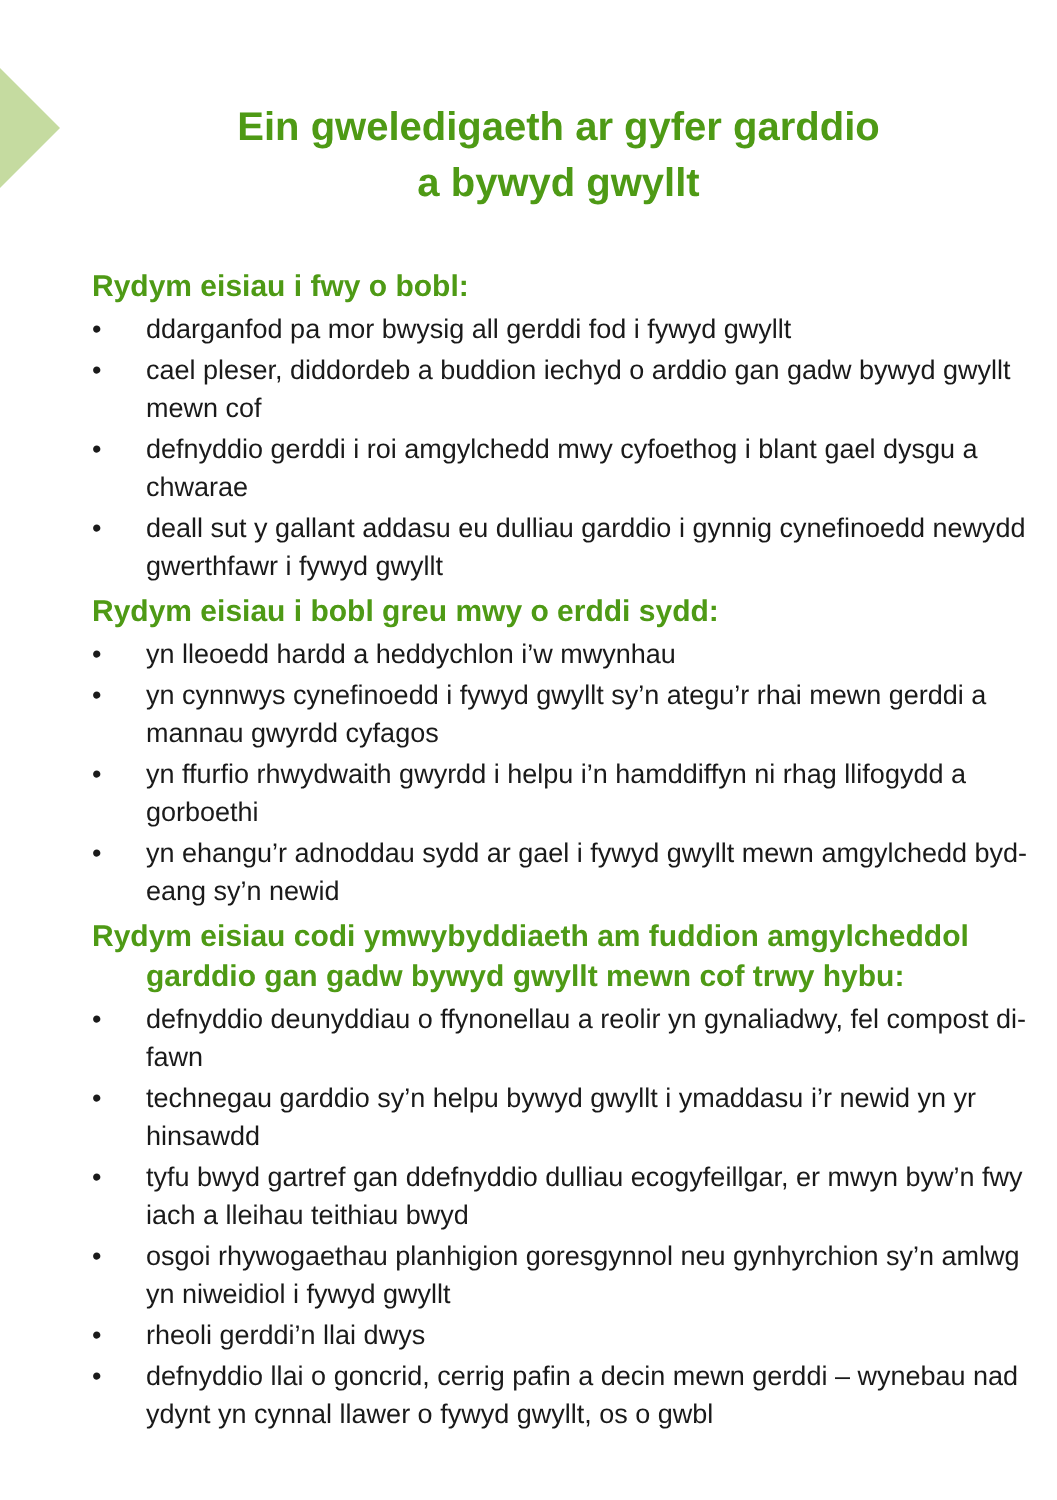Ein gweledigaeth ar gyfer garddio
a bywyd gwyllt
Rydym eisiau i fwy o bobl:
• ddarganfod pa mor bwysig all gerddi fod i fywyd gwyllt
• cael pleser, diddordeb a buddion iechyd o arddio gan gadw bywyd gwyllt mewn cof
• defnyddio gerddi i roi amgylchedd mwy cyfoethog i blant gael dysgu a chwarae
• deall sut y gallant addasu eu dulliau garddio i gynnig cynefinoedd newydd gwerthfawr i fywyd gwyllt
Rydym eisiau i bobl greu mwy o erddi sydd:
• yn lleoedd hardd a heddychlon i’w mwynhau
• yn cynnwys cynefinoedd i fywyd gwyllt sy’n ategu’r rhai mewn gerddi a mannau gwyrdd cyfagos
• yn ffurfio rhwydwaith gwyrdd i helpu i’n hamddiffyn ni rhag llifogydd a gorboethi
• yn ehangu’r adnoddau sydd ar gael i fywyd gwyllt mewn amgylchedd byd-eang sy’n newid
Rydym eisiau codi ymwybyddiaeth am fuddion amgylcheddol garddio gan gadw bywyd gwyllt mewn cof trwy hybu:
• defnyddio deunyddiau o ffynonellau a reolir yn gynaliadwy, fel compost di-fawn
• technegau garddio sy’n helpu bywyd gwyllt i ymaddasu i’r newid yn yr hinsawdd
• tyfu bwyd gartref gan ddefnyddio dulliau ecogyfeillgar, er mwyn byw’n fwy iach a lleihau teithiau bwyd
• osgoi rhywogaethau planhigion goresgynnol neu gynhyrchion sy’n amlwg yn niweidiol i fywyd gwyllt
• rheoli gerddi’n llai dwys
• defnyddio llai o goncrid, cerrig pafin a decin mewn gerddi – wynebau nad ydynt yn cynnal llawer o fywyd gwyllt, os o gwbl